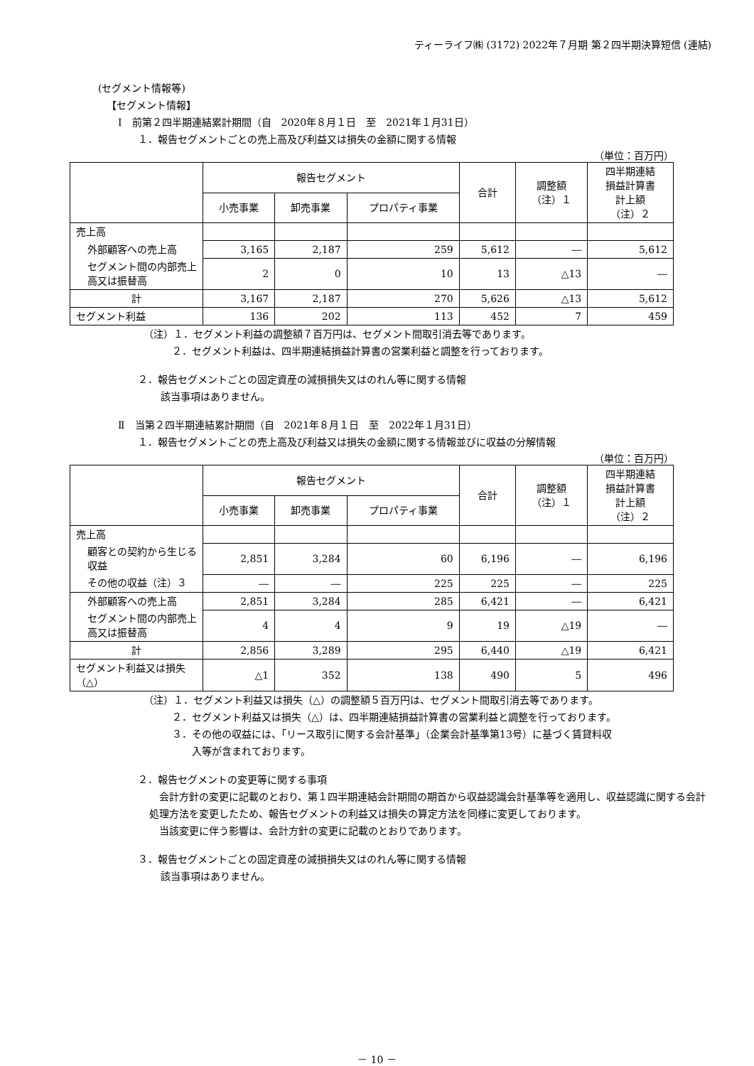ティーライフ㈱ (3172) 2022年７月期 第２四半期決算短信 (連結)
(セグメント情報等)
【セグメント情報】
Ⅰ　前第２四半期連結累計期間（自　2020年８月１日　至　2021年１月31日）
１．報告セグメントごとの売上高及び利益又は損失の金額に関する情報
（単位：百万円）
| | 報告セグメント | | | 合計 | 調整額 （注）１ | 四半期連結 損益計算書 計上額 （注）２ |
| --- | --- | --- | --- | --- | --- | --- |
| | 小売事業 | 卸売事業 | プロパティ事業 | | | |
| 売上高 | | | | | | |
| 外部顧客への売上高 | 3,165 | 2,187 | 259 | 5,612 | ― | 5,612 |
| セグメント間の内部売上高又は振替高 | 2 | 0 | 10 | 13 | △13 | ― |
| 計 | 3,167 | 2,187 | 270 | 5,626 | △13 | 5,612 |
| セグメント利益 | 136 | 202 | 113 | 452 | 7 | 459 |
（注）１．セグメント利益の調整額７百万円は、セグメント間取引消去等であります。
２．セグメント利益は、四半期連結損益計算書の営業利益と調整を行っております。
２．報告セグメントごとの固定資産の減損損失又はのれん等に関する情報
該当事項はありません。
Ⅱ　当第２四半期連結累計期間（自　2021年８月１日　至　2022年１月31日）
１．報告セグメントごとの売上高及び利益又は損失の金額に関する情報並びに収益の分解情報
（単位：百万円）
| | 報告セグメント | | | 合計 | 調整額 （注）１ | 四半期連結 損益計算書 計上額 （注）２ |
| --- | --- | --- | --- | --- | --- | --- |
| | 小売事業 | 卸売事業 | プロパティ事業 | | | |
| 売上高 | | | | | | |
| 顧客との契約から生じる収益 | 2,851 | 3,284 | 60 | 6,196 | ― | 6,196 |
| その他の収益（注）３ | ― | ― | 225 | 225 | ― | 225 |
| 外部顧客への売上高 | 2,851 | 3,284 | 285 | 6,421 | ― | 6,421 |
| セグメント間の内部売上高又は振替高 | 4 | 4 | 9 | 19 | △19 | ― |
| 計 | 2,856 | 3,289 | 295 | 6,440 | △19 | 6,421 |
| セグメント利益又は損失（△） | △1 | 352 | 138 | 490 | 5 | 496 |
（注）１．セグメント利益又は損失（△）の調整額５百万円は、セグメント間取引消去等であります。
２．セグメント利益又は損失（△）は、四半期連結損益計算書の営業利益と調整を行っております。
３．その他の収益には、「リース取引に関する会計基準」（企業会計基準第13号）に基づく賃貸料収
　　入等が含まれております。
２．報告セグメントの変更等に関する事項
　会計方針の変更に記載のとおり、第１四半期連結会計期間の期首から収益認識会計基準等を適用し、収益認識に関する会計処理方法を変更したため、報告セグメントの利益又は損失の算定方法を同様に変更しております。
　当該変更に伴う影響は、会計方針の変更に記載のとおりであります。
３．報告セグメントごとの固定資産の減損損失又はのれん等に関する情報
該当事項はありません。
－ 10 －